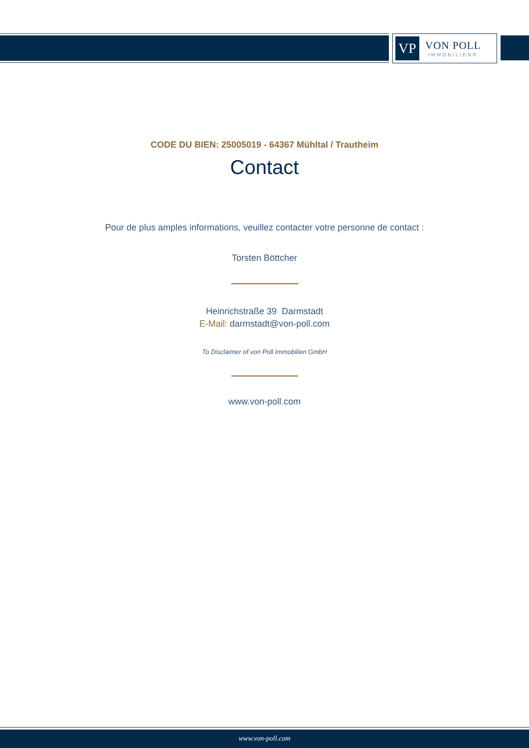VP
VON POLL
IMMOBILIEN®
CODE DU BIEN: 25005019 - 64367 Mühltal / Trautheim
Contact
Pour de plus amples informations, veuillez contacter votre personne de contact :
Torsten Böttcher
Heinrichstraße 39 Darmstadt
E-Mail: darmstadt@von-poll.com
To Disclaimer of von Poll Immobilien GmbH
www.von-poll.com
www.von-poll.com